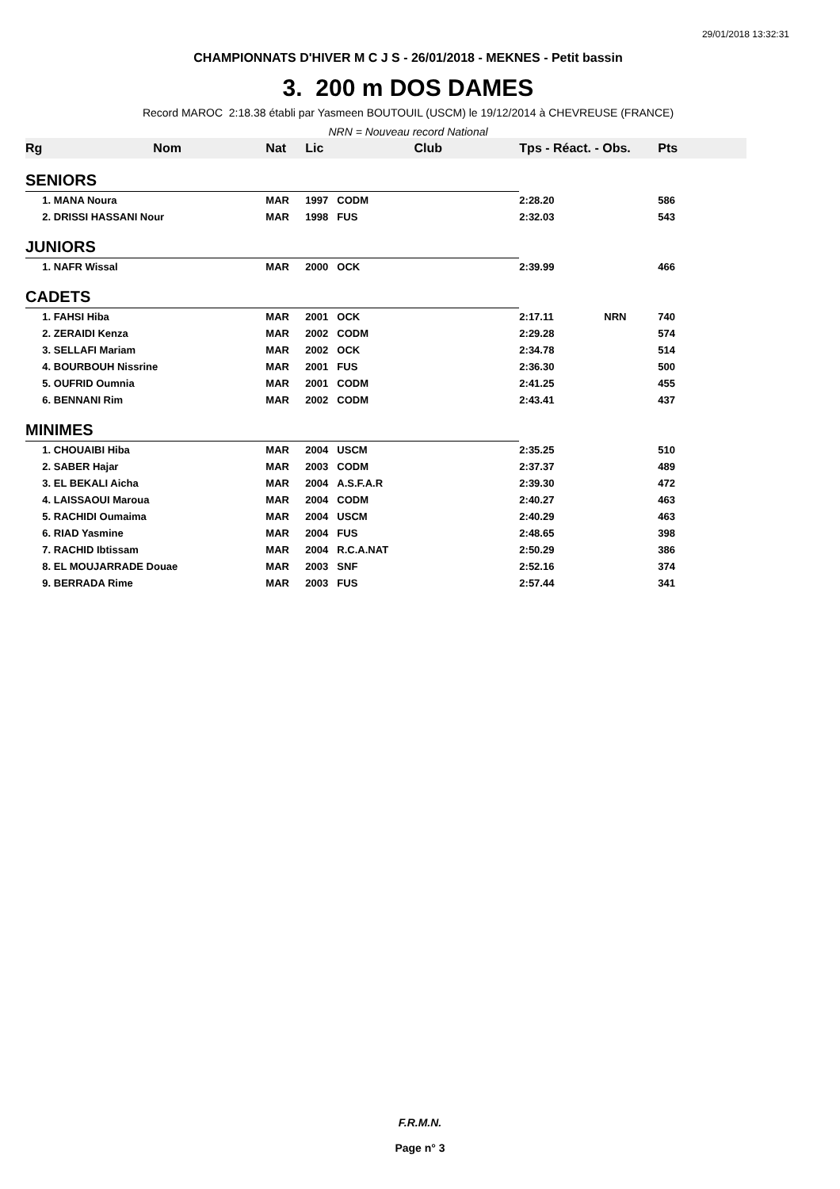29/01/2018 13:32:31
CHAMPIONNATS D'HIVER M C J S - 26/01/2018 - MEKNES - Petit bassin
3. 200 m DOS DAMES
Record MAROC 2:18.38 établi par Yasmeen BOUTOUIL (USCM) le 19/12/2014 à CHEVREUSE (FRANCE)
NRN = Nouveau record National
| Rg | Nom | Nat | Lic | Club | Tps - Réact. - Obs. | Pts |
| --- | --- | --- | --- | --- | --- | --- |
| SENIORS | | | | | | |
| | 1. MANA Noura | MAR | 1997 | CODM | 2:28.20 | 586 |
| | 2. DRISSI HASSANI Nour | MAR | 1998 | FUS | 2:32.03 | 543 |
| JUNIORS | | | | | | |
| | 1. NAFR Wissal | MAR | 2000 | OCK | 2:39.99 | 466 |
| CADETS | | | | | | |
| | 1. FAHSI Hiba | MAR | 2001 | OCK | 2:17.11 NRN | 740 |
| | 2. ZERAIDI Kenza | MAR | 2002 | CODM | 2:29.28 | 574 |
| | 3. SELLAFI Mariam | MAR | 2002 | OCK | 2:34.78 | 514 |
| | 4. BOURBOUH Nissrine | MAR | 2001 | FUS | 2:36.30 | 500 |
| | 5. OUFRID Oumnia | MAR | 2001 | CODM | 2:41.25 | 455 |
| | 6. BENNANI Rim | MAR | 2002 | CODM | 2:43.41 | 437 |
| MINIMES | | | | | | |
| | 1. CHOUAIBI Hiba | MAR | 2004 | USCM | 2:35.25 | 510 |
| | 2. SABER Hajar | MAR | 2003 | CODM | 2:37.37 | 489 |
| | 3. EL BEKALI Aicha | MAR | 2004 | A.S.F.A.R | 2:39.30 | 472 |
| | 4. LAISSAOUI Maroua | MAR | 2004 | CODM | 2:40.27 | 463 |
| | 5. RACHIDI Oumaima | MAR | 2004 | USCM | 2:40.29 | 463 |
| | 6. RIAD Yasmine | MAR | 2004 | FUS | 2:48.65 | 398 |
| | 7. RACHID Ibtissam | MAR | 2004 | R.C.A.NAT | 2:50.29 | 386 |
| | 8. EL MOUJARRADE Douae | MAR | 2003 | SNF | 2:52.16 | 374 |
| | 9. BERRADA Rime | MAR | 2003 | FUS | 2:57.44 | 341 |
F.R.M.N.
Page n° 3